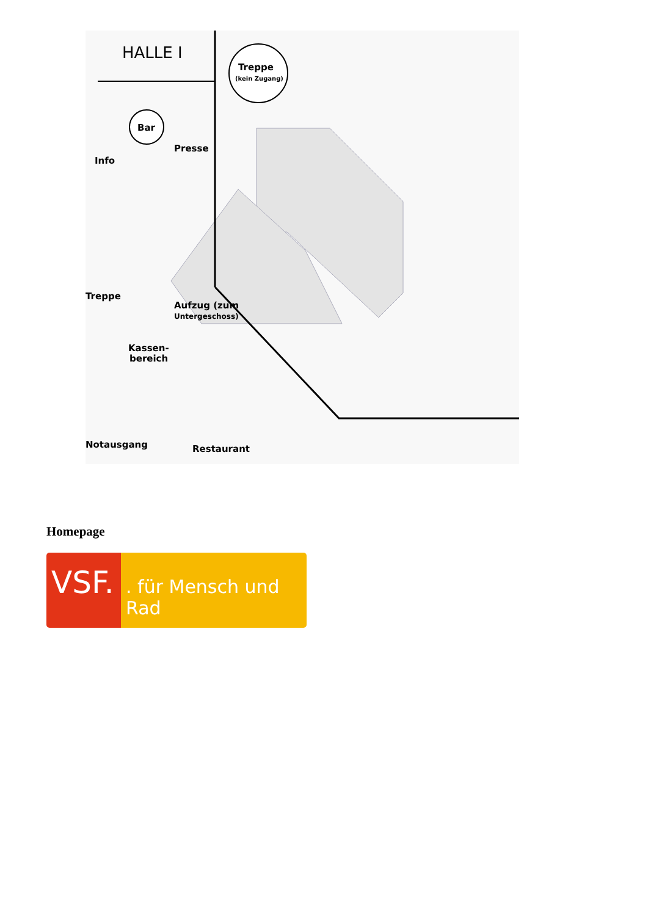HALLE I
Treppe
(kein Zugang)
Bar
Info
Presse
Treppe
Aufzug (zum
Untergeschoss)
Kassen-
bereich
Notausgang
Restaurant
Homepage
VSF.
. für Mensch und Rad